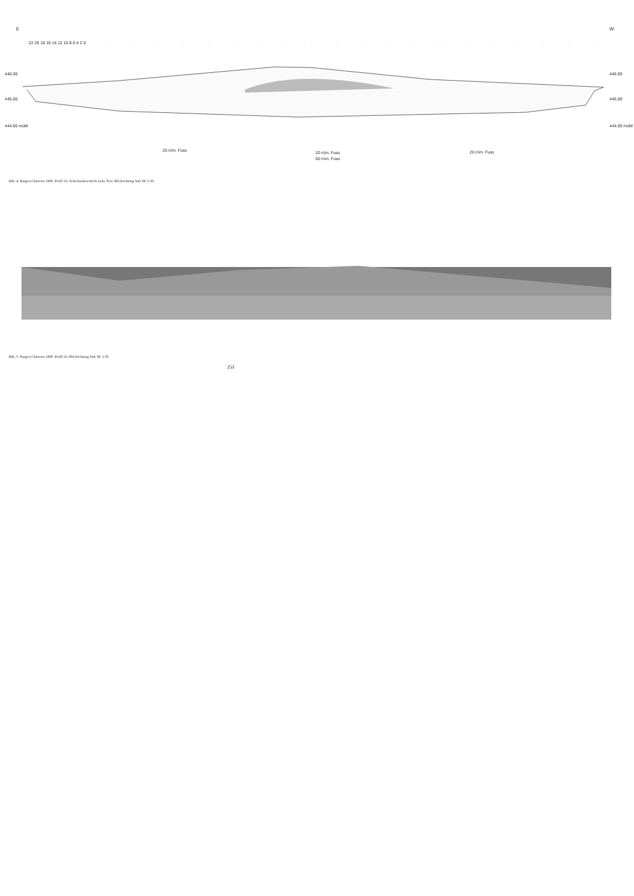E W
22 20 18 16 14 12 10 8 6 4 2 0
446.00
445.00
444.00 müM
446.00
445.00
444.00 müM
20 röm. Fuss 20 röm. Fuss
60 röm. Fuss
20 röm. Fuss
Abb. 4: Bargen-Chäseren 1990. Profil 16. Schichtenbeschrieb siehe Text. Blickrichtung Süd. M. 1:50.
Abb. 5: Bargen-Chäseren 1990. Profil 16. Blickrichtung Süd. M. 1:50.
253